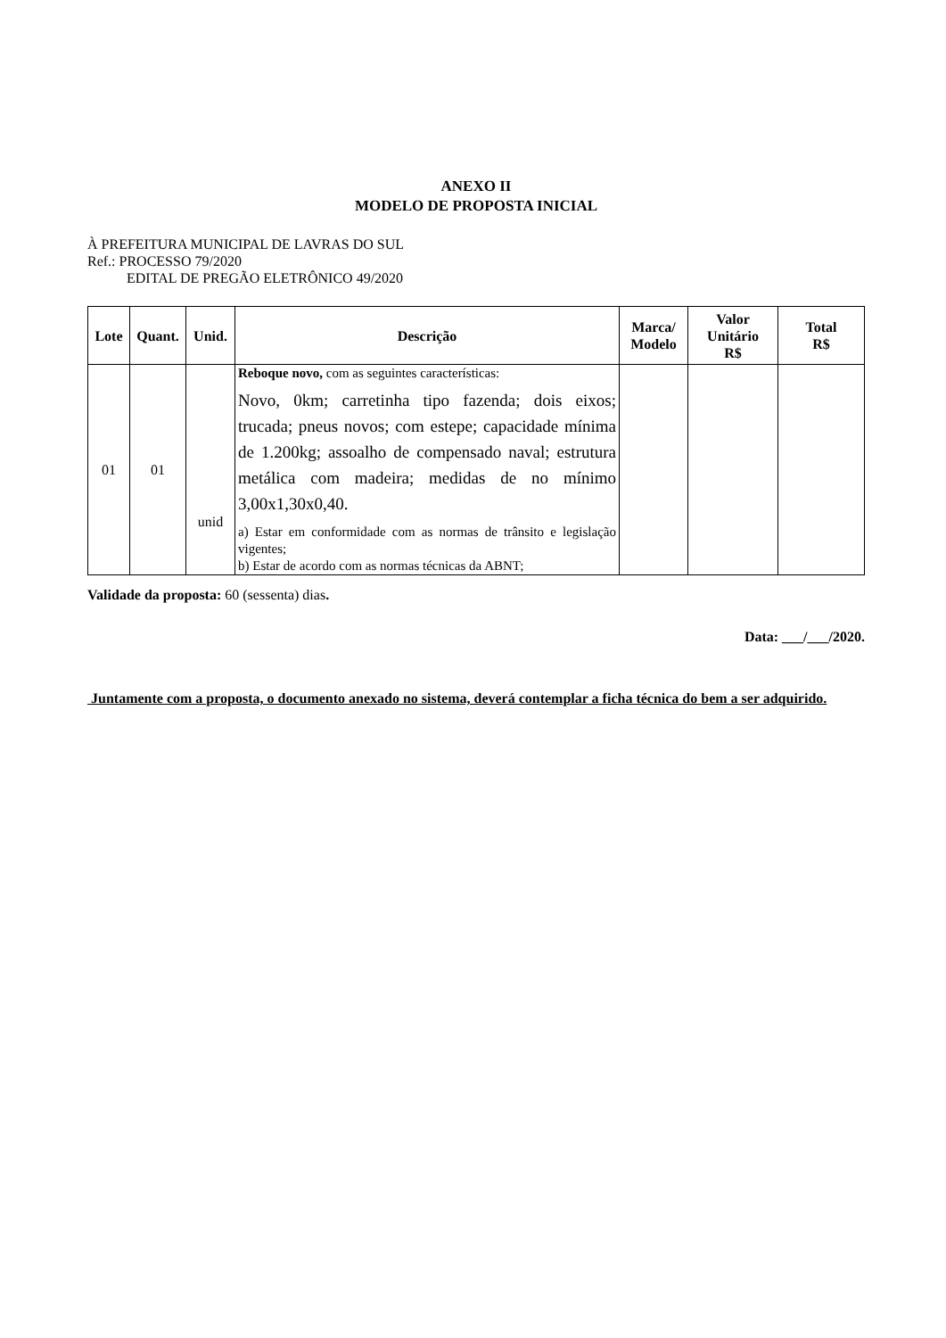ANEXO II
MODELO DE PROPOSTA INICIAL
À PREFEITURA MUNICIPAL DE LAVRAS DO SUL
Ref.: PROCESSO 79/2020
EDITAL DE PREGÃO ELETRÔNICO 49/2020
| Lote | Quant. | Unid. | Descrição | Marca/ Modelo | Valor Unitário R$ | Total R$ |
| --- | --- | --- | --- | --- | --- | --- |
| 01 | 01 | unid | Reboque novo, com as seguintes características: Novo, 0km; carretinha tipo fazenda; dois eixos; trucada; pneus novos; com estepe; capacidade mínima de 1.200kg; assoalho de compensado naval; estrutura metálica com madeira; medidas de no mínimo 3,00x1,30x0,40. a) Estar em conformidade com as normas de trânsito e legislação vigentes; b) Estar de acordo com as normas técnicas da ABNT; | | | |
Validade da proposta: 60 (sessenta) dias.
Data: ___/___/2020.
Juntamente com a proposta, o documento anexado no sistema, deverá contemplar a ficha técnica do bem a ser adquirido.